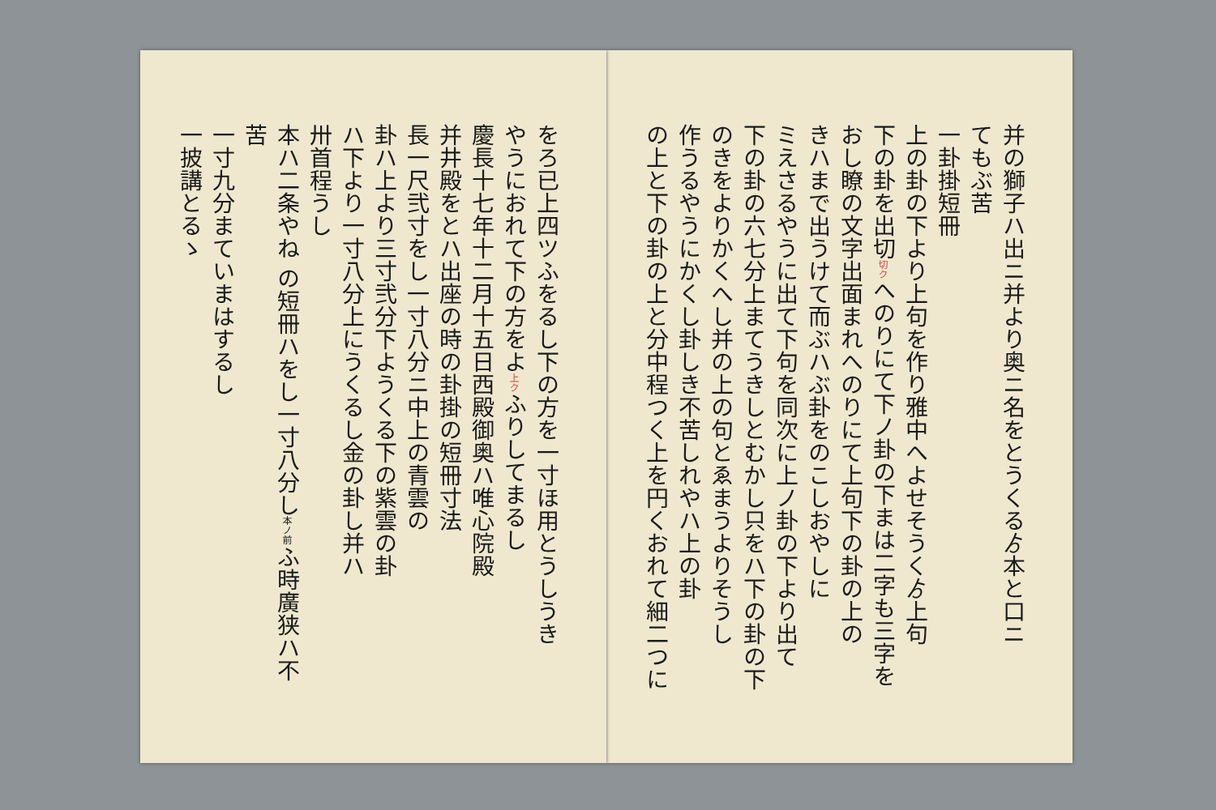并の獅子ハ出ニ并より奥ニ名をとうくるゟ本と口ニ
てもぶ苦
一卦掛短冊
上の卦の下より上句を作り雅中へよせそうくゟ上句
下の卦を出切切クへのりにて下ノ卦の下まは二字も三字を
おし瞭の文字出面まれへのりにて上句下の卦の上の
きハまで出うけて而ぶハぶ卦をのこしおやしに
ミえさるやうに出て下句を同次に上ノ卦の下より出て
下の卦の六七分上まてうきしとむかし只をハ下の卦の下
のきをよりかくへし并の上の句とゑまうよりそうし
作うるやうにかくし卦しき不苦しれやハ上の卦
の上と下の卦の上と分中程つく上を円くおれて細二つに
をろ已上四ツふをるし下の方を一寸ほ用とうしうき
やうにおれて下の方をよ上クふりしてまるし
慶長十七年十二月十五日西殿御奥ハ唯心院殿
并井殿をとハ出座の時の卦掛の短冊寸法
長一尺弐寸をし一寸八分ニ中上の青雲の
卦ハ上より三寸弐分下ようくる下の紫雲の卦
ハ下より一寸八分上にうくるし金の卦し并ハ
卅首程うし
本ハ二条やね の短冊ハをし一寸八分し本ノ前ふ時廣狭ハ不苦
一寸九分まていまはするし
一披講とるゝ